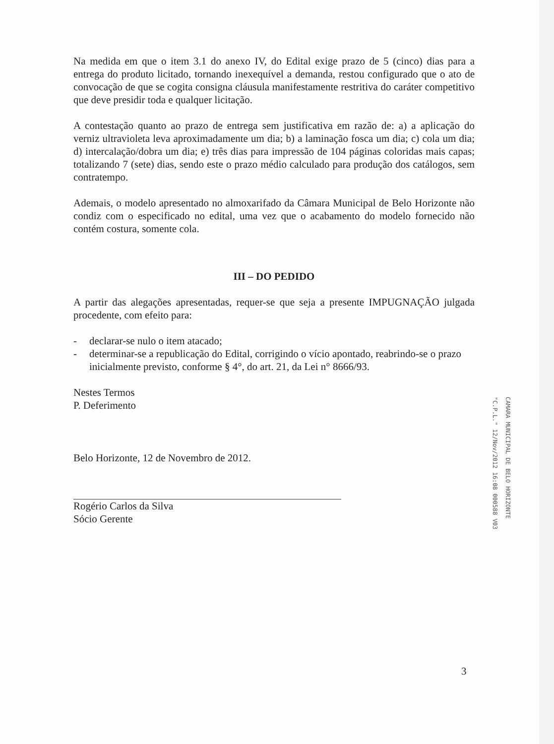Na medida em que o item 3.1 do anexo IV, do Edital exige prazo de 5 (cinco) dias para a entrega do produto licitado, tornando inexequível a demanda, restou configurado que o ato de convocação de que se cogita consigna cláusula manifestamente restritiva do caráter competitivo que deve presidir toda e qualquer licitação.
A contestação quanto ao prazo de entrega sem justificativa em razão de: a) a aplicação do verniz ultravioleta leva aproximadamente um dia; b) a laminação fosca um dia; c) cola um dia; d) intercalação/dobra um dia; e) três dias para impressão de 104 páginas coloridas mais capas; totalizando 7 (sete) dias, sendo este o prazo médio calculado para produção dos catálogos, sem contratempo.
Ademais, o modelo apresentado no almoxarifado da Câmara Municipal de Belo Horizonte não condiz com o especificado no edital, uma vez que o acabamento do modelo fornecido não contém costura, somente cola.
III – DO PEDIDO
A partir das alegações apresentadas, requer-se que seja a presente IMPUGNAÇÃO julgada procedente, com efeito para:
- declarar-se nulo o item atacado;
- determinar-se a republicação do Edital, corrigindo o vício apontado, reabrindo-se o prazo inicialmente previsto, conforme § 4°, do art. 21, da Lei n° 8666/93.
Nestes Termos
P. Deferimento
Belo Horizonte, 12 de Novembro de 2012.
Rogério Carlos da Silva
Sócio Gerente
CAMARA MUNICIPAL DE BELO HORIZONTE
"C.P.L." 12/Nov/2012 16:08 000588 V03
3